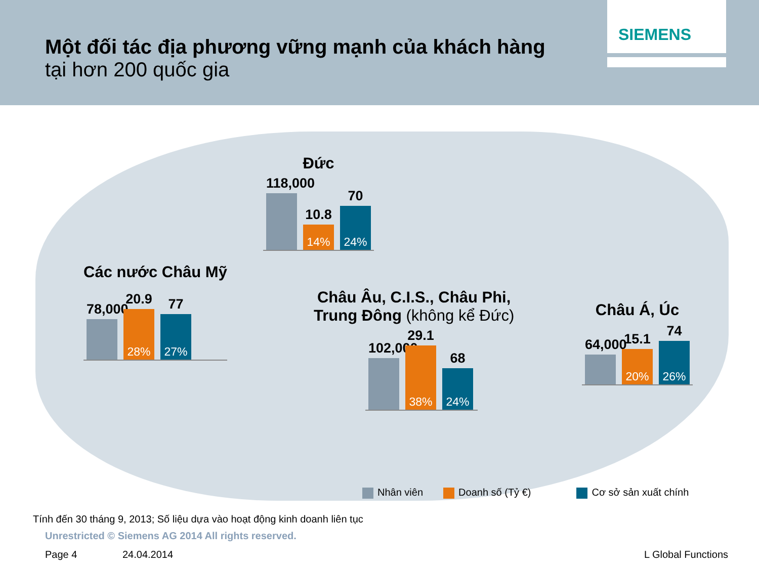Một đối tác địa phương vững mạnh của khách hàng
tại hơn 200 quốc gia
SIEMENS
Đức
118,000
10.8
14%
70
24%
Các nước Châu Mỹ
78,000
20.9
28%
77
27%
Châu Âu, C.I.S., Châu Phi,
Trung Đông (không kể Đức)
102,000
29.1
38%
68
24%
Châu Á, Úc
64,000
15.1
20%
74
26%
Nhân viên Doanh số (Tỷ €) Cơ sở sản xuất chính
Tính đến 30 tháng 9, 2013; Số liệu dựa vào hoạt động kinh doanh liên tục
Unrestricted © Siemens AG 2014 All rights reserved.
Page 4 24.04.2014 L Global Functions